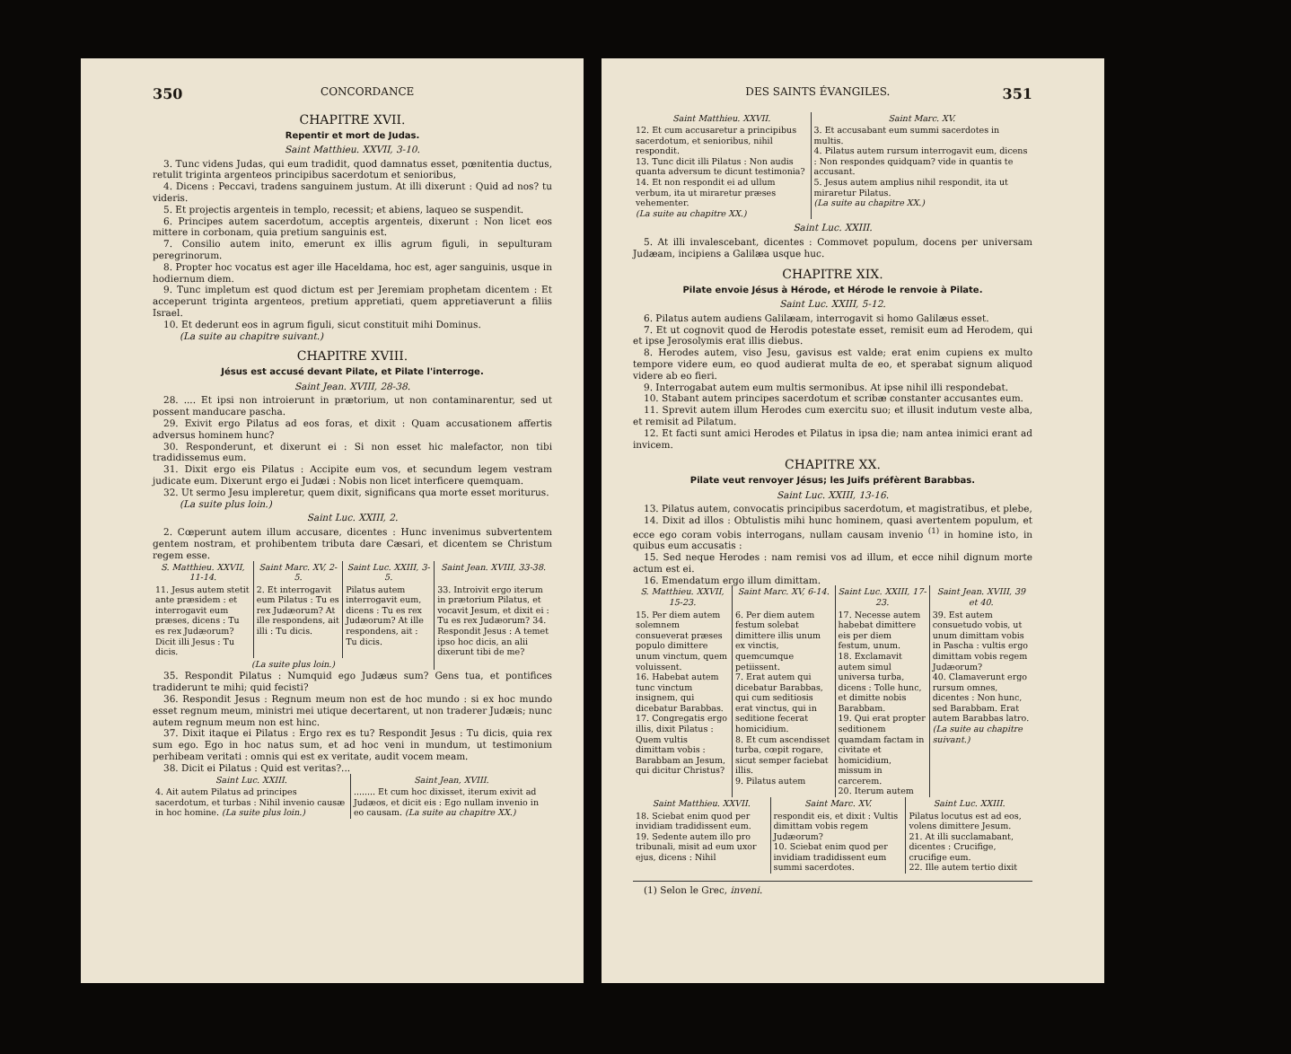350 CONCORDANCE
CHAPITRE XVII.
Repentir et mort de Judas.
Saint Matthieu. XXVII, 3-10.
3. Tunc videns Judas, qui eum tradidit, quod damnatus esset, pœnitentia ductus, retulit triginta argenteos principibus sacerdotum et senioribus,
4. Dicens : Peccavi, tradens sanguinem justum. At illi dixerunt : Quid ad nos? tu videris.
5. Et projectis argenteis in templo, recessit; et abiens, laqueo se suspendit.
6. Principes autem sacerdotum, acceptis argenteis, dixerunt : Non licet eos mittere in corbonam, quia pretium sanguinis est.
7. Consilio autem inito, emerunt ex illis agrum figuli, in sepulturam peregrinorum.
8. Propter hoc vocatus est ager ille Haceldama, hoc est, ager sanguinis, usque in hodiernum diem.
9. Tunc impletum est quod dictum est per Jeremiam prophetam dicentem : Et acceperunt triginta argenteos, pretium appretiati, quem appretiaverunt a filiis Israel.
10. Et dederunt eos in agrum figuli, sicut constituit mihi Dominus.
(La suite au chapitre suivant.)
CHAPITRE XVIII.
Jésus est accusé devant Pilate, et Pilate l'interroge.
Saint Jean. XVIII, 28-38.
28. .... Et ipsi non introierunt in prætorium, ut non contaminarentur, sed ut possent manducare pascha.
29. Exivit ergo Pilatus ad eos foras, et dixit : Quam accusationem affertis adversus hominem hunc?
30. Responderunt, et dixerunt ei : Si non esset hic malefactor, non tibi tradidissemus eum.
31. Dixit ergo eis Pilatus : Accipite eum vos, et secundum legem vestram judicate eum. Dixerunt ergo ei Judæi : Nobis non licet interficere quemquam.
32. Ut sermo Jesu impleretur, quem dixit, significans qua morte esset moriturus.
(La suite plus loin.)
Saint Luc. XXIII, 2.
2. Cœperunt autem illum accusare, dicentes : Hunc invenimus subvertentem gentem nostram, et prohibentem tributa dare Cæsari, et dicentem se Christum regem esse.
| S. Matthieu. XXVII, 11-14. | Saint Marc. XV, 2-5. | Saint Luc. XXIII, 3-5. | Saint Jean. XVIII, 33-38. |
| --- | --- | --- | --- |
| 11. Jesus autem stetit ante præsidem : et interrogavit eum præses, dicens : Tu es rex Judæorum? Dicit illi Jesus : Tu dicis. | 2. Et interrogavit eum Pilatus : Tu es rex Judæorum? At ille respondens, ait illi : Tu dicis. | Pilatus autem interrogavit eum, dicens : Tu es rex Judæorum? At ille respondens, ait : Tu dicis. | 33. Introivit ergo iterum in prætorium Pilatus, et vocavit Jesum, et dixit ei : Tu es rex Judæorum? 34. Respondit Jesus : A temet ipso hoc dicis, an alii dixerunt tibi de me? |
| (La suite plus loin.) | | | |
35. Respondit Pilatus : Numquid ego Judæus sum? Gens tua, et pontifices tradiderunt te mihi; quid fecisti?
36. Respondit Jesus : Regnum meum non est de hoc mundo : si ex hoc mundo esset regnum meum, ministri mei utique decertarent, ut non traderer Judæis; nunc autem regnum meum non est hinc.
37. Dixit itaque ei Pilatus : Ergo rex es tu? Respondit Jesus : Tu dicis, quia rex sum ego. Ego in hoc natus sum, et ad hoc veni in mundum, ut testimonium perhibeam veritati : omnis qui est ex veritate, audit vocem meam.
38. Dicit ei Pilatus : Quid est veritas?...
| Saint Luc. XXIII. | Saint Jean, XVIII. |
| --- | --- |
| 4. Ait autem Pilatus ad principes sacerdotum, et turbas : Nihil invenio causæ in hoc homine. (La suite plus loin.) | ........ Et cum hoc dixisset, iterum exivit ad Judæos, et dicit eis : Ego nullam invenio in eo causam. (La suite au chapitre XX.) |
DES SAINTS ÉVANGILES. 351
| Saint Matthieu. XXVII. | Saint Marc. XV. |
| --- | --- |
| 12. Et cum accusaretur a principibus sacerdotum, et senioribus, nihil respondit. 13. Tunc dicit illi Pilatus : Non audis quanta adversum te dicunt testimonia? 14. Et non respondit ei ad ullum verbum, ita ut miraretur præses vehementer. (La suite au chapitre XX.) | 3. Et accusabant eum summi sacerdotes in multis. 4. Pilatus autem rursum interrogavit eum, dicens : Non respondes quidquam? vide in quantis te accusant. 5. Jesus autem amplius nihil respondit, ita ut miraretur Pilatus. (La suite au chapitre XX.) |
Saint Luc. XXIII.
5. At illi invalescebant, dicentes : Commovet populum, docens per universam Judæam, incipiens a Galilæa usque huc.
CHAPITRE XIX.
Pilate envoie Jésus à Hérode, et Hérode le renvoie à Pilate.
Saint Luc. XXIII, 5-12.
6. Pilatus autem audiens Galilæam, interrogavit si homo Galilæus esset.
7. Et ut cognovit quod de Herodis potestate esset, remisit eum ad Herodem, qui et ipse Jerosolymis erat illis diebus.
8. Herodes autem, viso Jesu, gavisus est valde; erat enim cupiens ex multo tempore videre eum, eo quod audierat multa de eo, et sperabat signum aliquod videre ab eo fieri.
9. Interrogabat autem eum multis sermonibus. At ipse nihil illi respondebat.
10. Stabant autem principes sacerdotum et scribæ constanter accusantes eum.
11. Sprevit autem illum Herodes cum exercitu suo; et illusit indutum veste alba, et remisit ad Pilatum.
12. Et facti sunt amici Herodes et Pilatus in ipsa die; nam antea inimici erant ad invicem.
CHAPITRE XX.
Pilate veut renvoyer Jésus; les Juifs préfèrent Barabbas.
Saint Luc. XXIII, 13-16.
13. Pilatus autem, convocatis principibus sacerdotum, et magistratibus, et plebe,
14. Dixit ad illos : Obtulistis mihi hunc hominem, quasi avertentem populum, et ecce ego coram vobis interrogans, nullam causam invenio <sup>(1)</sup> in homine isto, in quibus eum accusatis :
15. Sed neque Herodes : nam remisi vos ad illum, et ecce nihil dignum morte actum est ei.
16. Emendatum ergo illum dimittam.
| S. Matthieu. XXVII, 15-23. | Saint Marc. XV, 6-14. | Saint Luc. XXIII, 17-23. | Saint Jean. XVIII, 39 et 40. |
| --- | --- | --- | --- |
| 15. Per diem autem solemnem consueverat præses populo dimittere unum vinctum, quem voluissent. 16. Habebat autem tunc vinctum insignem, qui dicebatur Barabbas. 17. Congregatis ergo illis, dixit Pilatus : Quem vultis dimittam vobis : Barabbam an Jesum, qui dicitur Christus? | 6. Per diem autem festum solebat dimittere illis unum ex vinctis, quemcumque petiissent. 7. Erat autem qui dicebatur Barabbas, qui cum seditiosis erat vinctus, qui in seditione fecerat homicidium. 8. Et cum ascendisset turba, cœpit rogare, sicut semper faciebat illis. 9. Pilatus autem | 17. Necesse autem habebat dimittere eis per diem festum, unum. 18. Exclamavit autem simul universa turba, dicens : Tolle hunc, et dimitte nobis Barabbam. 19. Qui erat propter seditionem quamdam factam in civitate et homicidium, missum in carcerem. 20. Iterum autem | 39. Est autem consuetudo vobis, ut unum dimittam vobis in Pascha : vultis ergo dimittam vobis regem Judæorum? 40. Clamaverunt ergo rursum omnes, dicentes : Non hunc, sed Barabbam. Erat autem Barabbas latro. (La suite au chapitre suivant.) |
| Saint Matthieu. XXVII. | Saint Marc. XV. | Saint Luc. XXIII. |
| --- | --- | --- |
| 18. Sciebat enim quod per invidiam tradidissent eum. 19. Sedente autem illo pro tribunali, misit ad eum uxor ejus, dicens : Nihil | respondit eis, et dixit : Vultis dimittam vobis regem Judæorum? 10. Sciebat enim quod per invidiam tradidissent eum summi sacerdotes. | Pilatus locutus est ad eos, volens dimittere Jesum. 21. At illi succlamabant, dicentes : Crucifige, crucifige eum. 22. Ille autem tertio dixit |
(1) Selon le Grec, inveni.